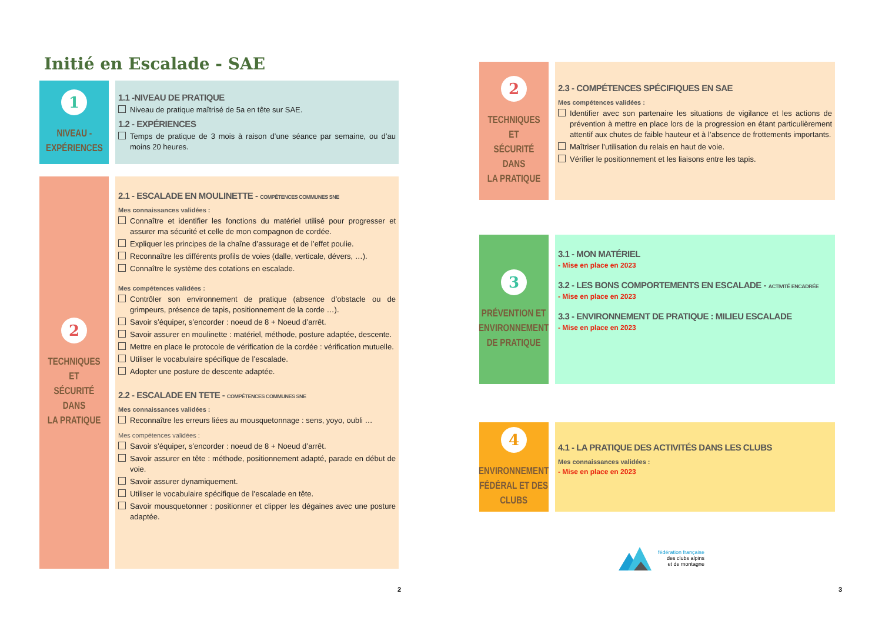Initié en Escalade - SAE
1
NIVEAU -
EXPÉRIENCES
1.1 -NIVEAU DE PRATIQUE
Niveau de pratique maîtrisé de 5a en tête sur SAE.
1.2 - EXPÉRIENCES
Temps de pratique de 3 mois à raison d’une séance par semaine, ou d’au moins 20 heures.
2
TECHNIQUES ET
SÉCURITÉ DANS
LA PRATIQUE
2.1 - ESCALADE EN MOULINETTE - COMPÉTENCES COMMUNES SNE
Mes connaissances validées :
Connaître et identifier les fonctions du matériel utilisé pour progresser et assurer ma sécurité et celle de mon compagnon de cordée.
Expliquer les principes de la chaîne d’assurage et de l’effet poulie.
Reconnaître les différents profils de voies (dalle, verticale, dévers, …).
Connaître le système des cotations en escalade.
Mes compétences validées :
Contrôler son environnement de pratique (absence d’obstacle ou de grimpeurs, présence de tapis, positionnement de la corde …).
Savoir s’équiper, s’encorder : noeud de 8 + Noeud d’arrêt.
Savoir assurer en moulinette : matériel, méthode, posture adaptée, descente.
Mettre en place le protocole de vérification de la cordée : vérification mutuelle.
Utiliser le vocabulaire spécifique de l’escalade.
Adopter une posture de descente adaptée.
2.2 - ESCALADE EN TETE - COMPÉTENCES COMMUNES SNE
Mes connaissances validées :
Reconnaître les erreurs liées au mousquetonnage : sens, yoyo, oubli …
Mes compétences validées :
Savoir s’équiper, s’encorder : noeud de 8 + Noeud d’arrêt.
Savoir assurer en tête : méthode, positionnement adapté, parade en début de voie.
Savoir assurer dynamiquement.
Utiliser le vocabulaire spécifique de l’escalade en tête.
Savoir mousquetonner : positionner et clipper les dégaines avec une posture adaptée.
2
2
TECHNIQUES ET
SÉCURITÉ DANS
LA PRATIQUE
2.3 - COMPÉTENCES SPÉCIFIQUES EN SAE
Mes compétences validées :
Identifier avec son partenaire les situations de vigilance et les actions de prévention à mettre en place lors de la progression en étant particulièrement attentif aux chutes de faible hauteur et à l’absence de frottements importants.
Maîtriser l’utilisation du relais en haut de voie.
Vérifier le positionnement et les liaisons entre les tapis.
3
PRÉVENTION ET
ENVIRONNEMENT
DE PRATIQUE
3.1 - MON MATÉRIEL
- Mise en place en 2023
3.2 - LES BONS COMPORTEMENTS EN ESCALADE - ACTIVITÉ ENCADRÉE
- Mise en place en 2023
3.3 - ENVIRONNEMENT DE PRATIQUE : MILIEU ESCALADE
- Mise en place en 2023
4
ENVIRONNEMENT
FÉDÉRAL ET DES
CLUBS
4.1 - LA PRATIQUE DES ACTIVITÉS DANS LES CLUBS
Mes connaissances validées :
- Mise en place en 2023
fédération française
des clubs alpins
et de montagne
3